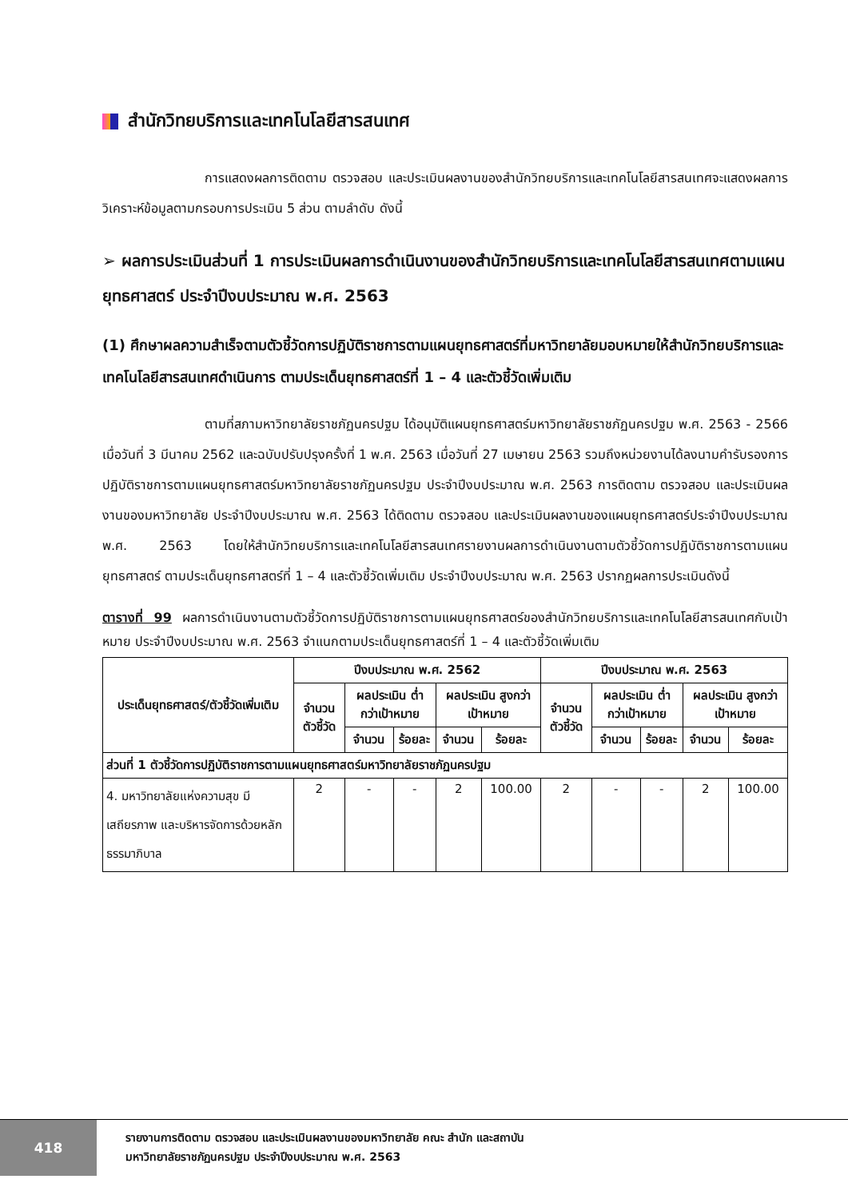สำนักวิทยบริการและเทคโนโลยีสารสนเทศ
การแสดงผลการติดตาม ตรวจสอบ และประเมินผลงานของสำนักวิทยบริการและเทคโนโลยีสารสนเทศจะแสดงผลการวิเคราะห์ข้อมูลตามกรอบการประเมิน 5 ส่วน ตามลำดับ ดังนี้
➢ ผลการประเมินส่วนที่ 1 การประเมินผลการดำเนินงานของสำนักวิทยบริการและเทคโนโลยีสารสนเทศตามแผนยุทธศาสตร์ ประจำปีงบประมาณ พ.ศ. 2563
(1) ศึกษาผลความสำเร็จตามตัวชี้วัดการปฏิบัติราชการตามแผนยุทธศาสตร์ที่มหาวิทยาลัยมอบหมายให้สำนักวิทยบริการและเทคโนโลยีสารสนเทศดำเนินการ ตามประเด็นยุทธศาสตร์ที่ 1 – 4 และตัวชี้วัดเพิ่มเติม
ตามที่สภามหาวิทยาลัยราชภัฏนครปฐม ได้อนุมัติแผนยุทธศาสตร์มหาวิทยาลัยราชภัฏนครปฐม พ.ศ. 2563 - 2566 เมื่อวันที่ 3 มีนาคม 2562 และฉบับปรับปรุงครั้งที่ 1 พ.ศ. 2563 เมื่อวันที่ 27 เมษายน 2563 รวมถึงหน่วยงานได้ลงนามคำรับรองการปฏิบัติราชการตามแผนยุทธศาสตร์มหาวิทยาลัยราชภัฏนครปฐม ประจำปีงบประมาณ พ.ศ. 2563 การติดตาม ตรวจสอบ และประเมินผลงานของมหาวิทยาลัย ประจำปีงบประมาณ พ.ศ. 2563 ได้ติดตาม ตรวจสอบ และประเมินผลงานของแผนยุทธศาสตร์ประจำปีงบประมาณ พ.ศ. 2563 โดยให้สำนักวิทยบริการและเทคโนโลยีสารสนเทศรายงานผลการดำเนินงานตามตัวชี้วัดการปฏิบัติราชการตามแผนยุทธศาสตร์ ตามประเด็นยุทธศาสตร์ที่ 1 – 4 และตัวชี้วัดเพิ่มเติม ประจำปีงบประมาณ พ.ศ. 2563 ปรากฏผลการประเมินดังนี้
ตารางที่ 99 ผลการดำเนินงานตามตัวชี้วัดการปฏิบัติราชการตามแผนยุทธศาสตร์ของสำนักวิทยบริการและเทคโนโลยีสารสนเทศกับเป้าหมาย ประจำปีงบประมาณ พ.ศ. 2563 จำแนกตามประเด็นยุทธศาสตร์ที่ 1 – 4 และตัวชี้วัดเพิ่มเติม
| ประเด็นยุทธศาสตร์/ตัวชี้วัดเพิ่มเติม | ปีงบประมาณ พ.ศ. 2562 | | | | | ปีงบประมาณ พ.ศ. 2563 | | | | |
| --- | --- | --- | --- | --- | --- | --- | --- | --- | --- | --- |
| | จำนวนตัวชี้วัด | ผลประเมิน ต่ำกว่าเป้าหมาย | | ผลประเมิน สูงกว่าเป้าหมาย | | จำนวนตัวชี้วัด | ผลประเมิน ต่ำกว่าเป้าหมาย | | ผลประเมิน สูงกว่าเป้าหมาย | |
| | | จำนวน | ร้อยละ | จำนวน | ร้อยละ | | จำนวน | ร้อยละ | จำนวน | ร้อยละ |
| ส่วนที่ 1 ตัวชี้วัดการปฏิบัติราชการตามแผนยุทธศาสตร์มหาวิทยาลัยราชภัฏนครปฐม | | | | | | | | | | |
| 4. มหาวิทยาลัยแห่งความสุข มีเสถียรภาพ และบริหารจัดการด้วยหลักธรรมาภิบาล | 2 | - | - | 2 | 100.00 | 2 | - | - | 2 | 100.00 |
418
รายงานการติดตาม ตรวจสอบ และประเมินผลงานของมหาวิทยาลัย คณะ สำนัก และสถาบัน
มหาวิทยาลัยราชภัฏนครปฐม ประจำปีงบประมาณ พ.ศ. 2563